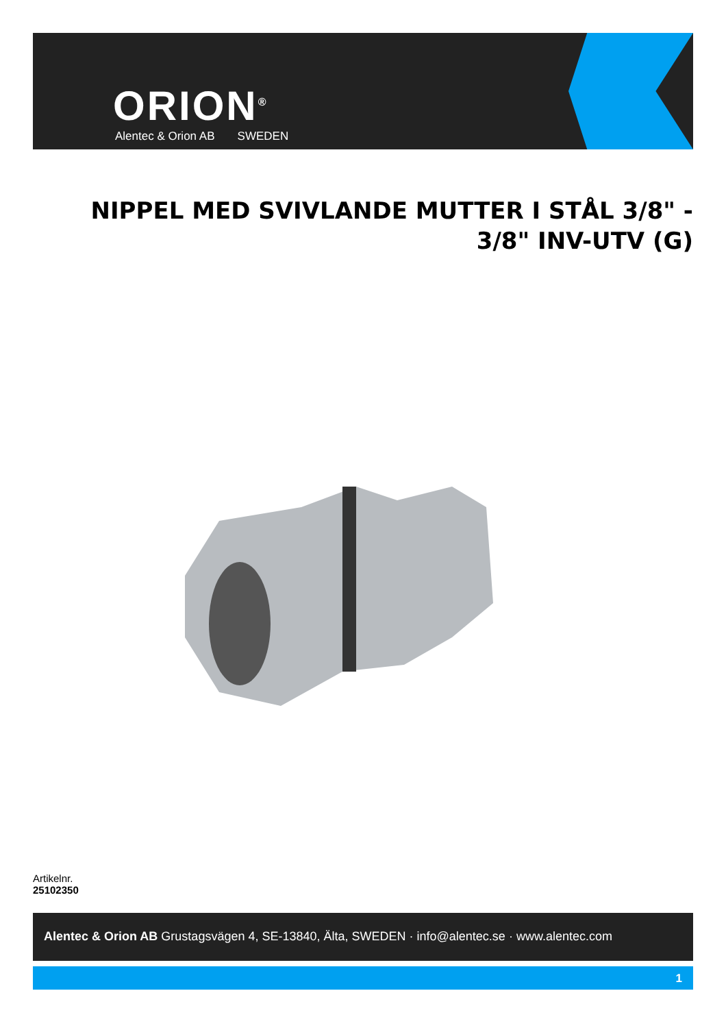ORION<sup>®</sup>
Alentec & Orion AB SWEDEN
NIPPEL MED SVIVLANDE MUTTER I STÅL 3/8" - 3/8" INV-UTV (G)
Artikelnr.
25102350
Alentec & Orion AB Grustagsvägen 4, SE-13840, Älta, SWEDEN · info@alentec.se · www.alentec.com
1